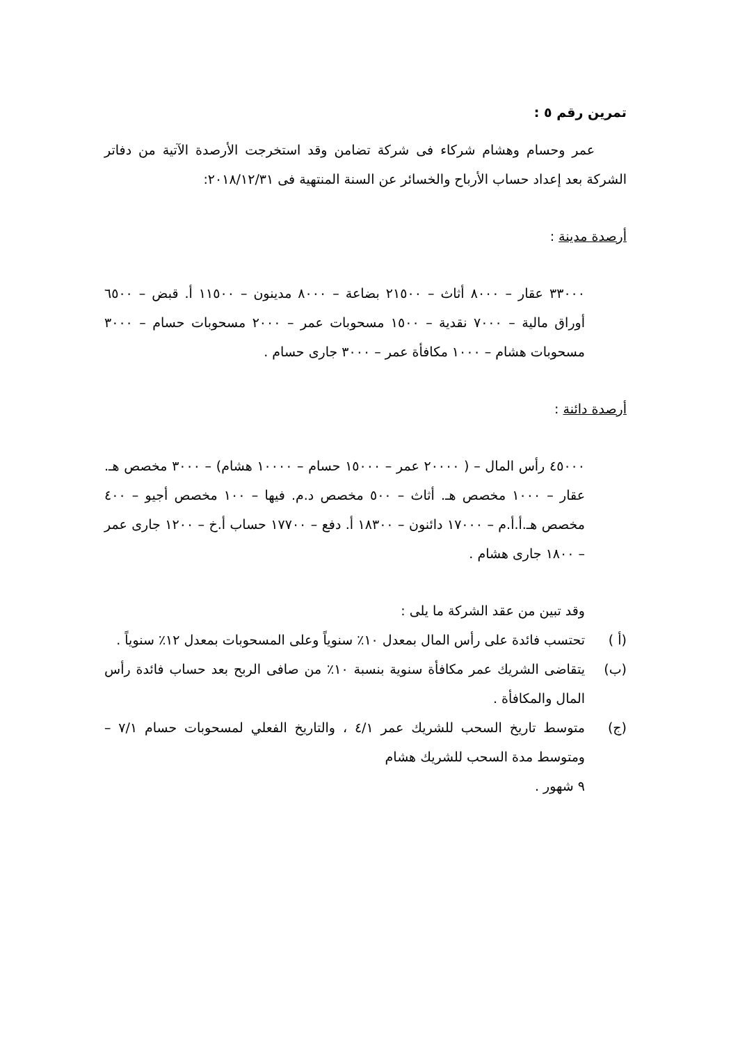تمرين رقم ٥ :
عمر وحسام وهشام شركاء فى شركة تضامن وقد استخرجت الأرصدة الآتية من دفاتر الشركة بعد إعداد حساب الأرباح والخسائر عن السنة المنتهية فى ٢٠١٨/١٢/٣١:
أرصدة مدينة :
٣٣٠٠٠ عقار – ٨٠٠٠ أثاث – ٢١٥٠٠ بضاعة – ٨٠٠٠ مدينون – ١١٥٠٠ أ. قبض – ٦٥٠٠ أوراق مالية – ٧٠٠٠ نقدية – ١٥٠٠ مسحوبات عمر – ٢٠٠٠ مسحوبات حسام – ٣٠٠٠ مسحوبات هشام – ١٠٠٠ مكافأة عمر – ٣٠٠٠ جارى حسام .
أرصدة دائنة :
٤٥٠٠٠ رأس المال – ( ٢٠٠٠٠ عمر – ١٥٠٠٠ حسام – ١٠٠٠٠ هشام) – ٣٠٠٠ مخصص هـ. عقار – ١٠٠٠ مخصص هـ. أثاث – ٥٠٠ مخصص د.م. فيها – ١٠٠ مخصص أجيو – ٤٠٠ مخصص هـ.أ.أ.م – ١٧٠٠٠ دائنون – ١٨٣٠٠ أ. دفع – ١٧٧٠٠ حساب أ.خ – ١٢٠٠ جارى عمر – ١٨٠٠ جارى هشام .
وقد تبين من عقد الشركة ما يلى :
(أ ) تحتسب فائدة على رأس المال بمعدل ١٠٪ سنوياً وعلى المسحوبات بمعدل ١٢٪ سنوياً .
(ب) يتقاضى الشريك عمر مكافأة سنوية بنسبة ١٠٪ من صافى الربح بعد حساب فائدة رأس المال والمكافأة .
(ج) متوسط تاريخ السحب للشريك عمر ٤/١ ، والتاريخ الفعلي لمسحوبات حسام ٧/١ – ومتوسط مدة السحب للشريك هشام
٩ شهور .